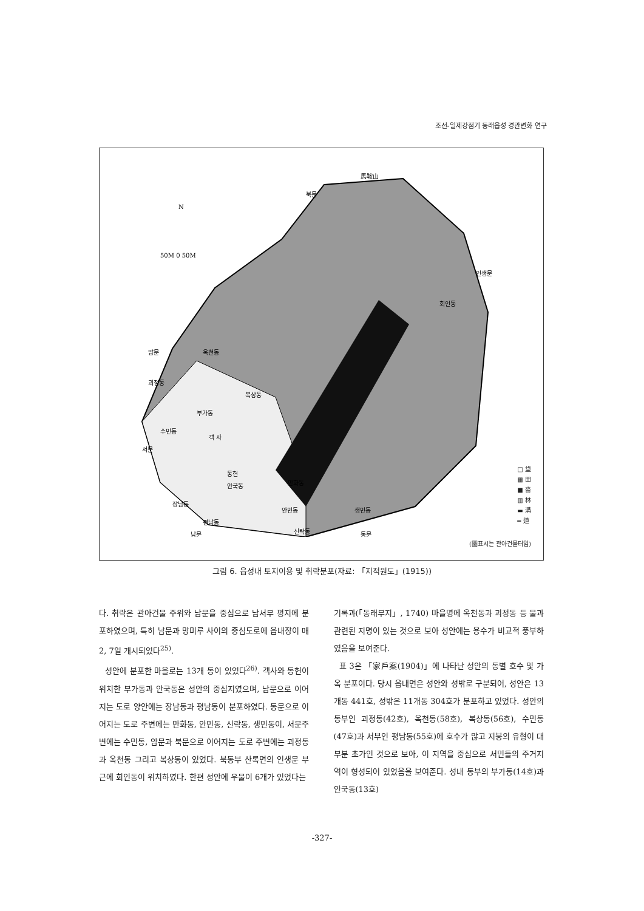조선-일제강점기 동래읍성 경관변화 연구
馬鞍山
북문
인생문
회인동
암문
옥천동
괴정동
복상동
부가동
수민동
객 사
서문
동헌
안국동
만화동
장남동
안민동
생민동
평남동
신락동
남문
동문
N
50M 0 50M
□ 垈
▦ 田
■ 畓
▥ 林
▬ 溝
═ 道
(圖표시는 관아건물터임)
그림 6. 읍성내 토지이용 및 취락분포(자료: 「지적원도」(1915))
다. 취락은 관아건물 주위와 남문을 중심으로 남서부 평지에 분포하였으며, 특히 남문과 망미루 사이의 중심도로에 읍내장이 매 2, 7일 개시되었다<sup>25)</sup>.
성안에 분포한 마을로는 13개 동이 있었다<sup>26)</sup>. 객사와 동헌이 위치한 부가동과 안국동은 성안의 중심지였으며, 남문으로 이어지는 도로 양안에는 장남동과 평남동이 분포하였다. 동문으로 이어지는 도로 주변에는 만화동, 안민동, 신락동, 생민동이, 서문주변에는 수민동, 암문과 북문으로 이어지는 도로 주변에는 괴정동과 옥천동 그리고 복상동이 있었다. 북동부 산록면의 인생문 부근에 회인동이 위치하였다. 한편 성안에 우물이 6개가 있었다는
기록과(「동래부지」, 1740) 마을명에 옥천동과 괴정동 등 물과 관련된 지명이 있는 것으로 보아 성안에는 용수가 비교적 풍부하였음을 보여준다.
표 3은 「家戶案(1904)」에 나타난 성안의 동별 호수 및 가옥 분포이다. 당시 읍내면은 성안와 성밖로 구분되어, 성안은 13개동 441호, 성밖은 11개동 304호가 분포하고 있었다. 성안의 동부인 괴정동(42호), 옥천동(58호), 복상동(56호), 수민동(47호)과 서부인 평남동(55호)에 호수가 많고 지붕의 유형이 대부분 초가인 것으로 보아, 이 지역을 중심으로 서민들의 주거지역이 형성되어 있었음을 보여준다. 성내 동부의 부가동(14호)과 안국동(13호)
-327-